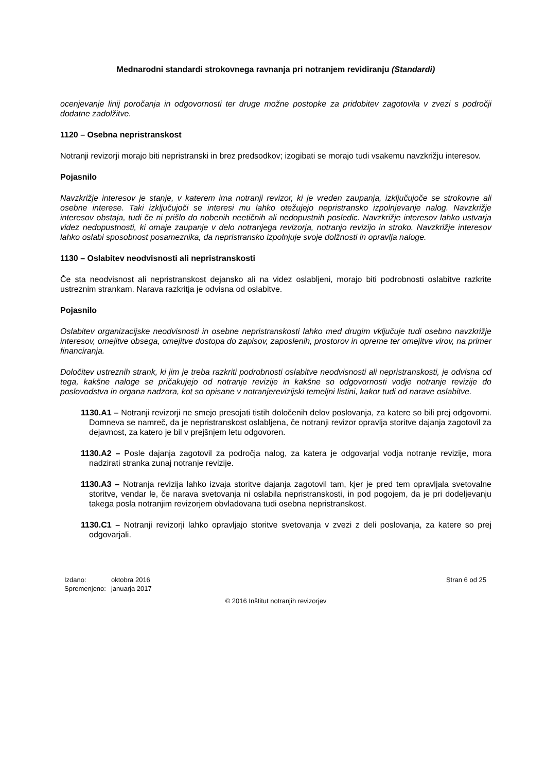Mednarodni standardi strokovnega ravnanja pri notranjem revidiranju (Standardi)
ocenjevanje linij poročanja in odgovornosti ter druge možne postopke za pridobitev zagotovila v zvezi s področji dodatne zadolžitve.
1120 – Osebna nepristranskost
Notranji revizorji morajo biti nepristranski in brez predsodkov; izogibati se morajo tudi vsakemu navzkrižju interesov.
Pojasnilo
Navzkrižje interesov je stanje, v katerem ima notranji revizor, ki je vreden zaupanja, izključujoče se strokovne ali osebne interese. Taki izključujoči se interesi mu lahko otežujejo nepristransko izpolnjevanje nalog. Navzkrižje interesov obstaja, tudi če ni prišlo do nobenih neetičnih ali nedopustnih posledic. Navzkrižje interesov lahko ustvarja videz nedopustnosti, ki omaje zaupanje v delo notranjega revizorja, notranjo revizijo in stroko. Navzkrižje interesov lahko oslabi sposobnost posameznika, da nepristransko izpolnjuje svoje dolžnosti in opravlja naloge.
1130 – Oslabitev neodvisnosti ali nepristranskosti
Če sta neodvisnost ali nepristranskost dejansko ali na videz oslabljeni, morajo biti podrobnosti oslabitve razkrite ustreznim strankam. Narava razkritja je odvisna od oslabitve.
Pojasnilo
Oslabitev organizacijske neodvisnosti in osebne nepristranskosti lahko med drugim vključuje tudi osebno navzkrižje interesov, omejitve obsega, omejitve dostopa do zapisov, zaposlenih, prostorov in opreme ter omejitve virov, na primer financiranja.
Določitev ustreznih strank, ki jim je treba razkriti podrobnosti oslabitve neodvisnosti ali nepristranskosti, je odvisna od tega, kakšne naloge se pričakujejo od notranje revizije in kakšne so odgovornosti vodje notranje revizije do poslovodstva in organa nadzora, kot so opisane v notranjerevizijski temeljni listini, kakor tudi od narave oslabitve.
1130.A1 – Notranji revizorji ne smejo presojati tistih določenih delov poslovanja, za katere so bili prej odgovorni. Domneva se namreč, da je nepristranskost oslabljena, če notranji revizor opravlja storitve dajanja zagotovil za dejavnost, za katero je bil v prejšnjem letu odgovoren.
1130.A2 – Posle dajanja zagotovil za področja nalog, za katera je odgovarjal vodja notranje revizije, mora nadzirati stranka zunaj notranje revizije.
1130.A3 – Notranja revizija lahko izvaja storitve dajanja zagotovil tam, kjer je pred tem opravljala svetovalne storitve, vendar le, če narava svetovanja ni oslabila nepristranskosti, in pod pogojem, da je pri dodeljevanju takega posla notranjim revizorjem obvladovana tudi osebna nepristranskost.
1130.C1 – Notranji revizorji lahko opravljajo storitve svetovanja v zvezi z deli poslovanja, za katere so prej odgovarjali.
| Izdano: | oktobra 2016 |
| Spremenjeno: | januarja 2017 |
Stran 6 od 25
© 2016 Inštitut notranjih revizorjev